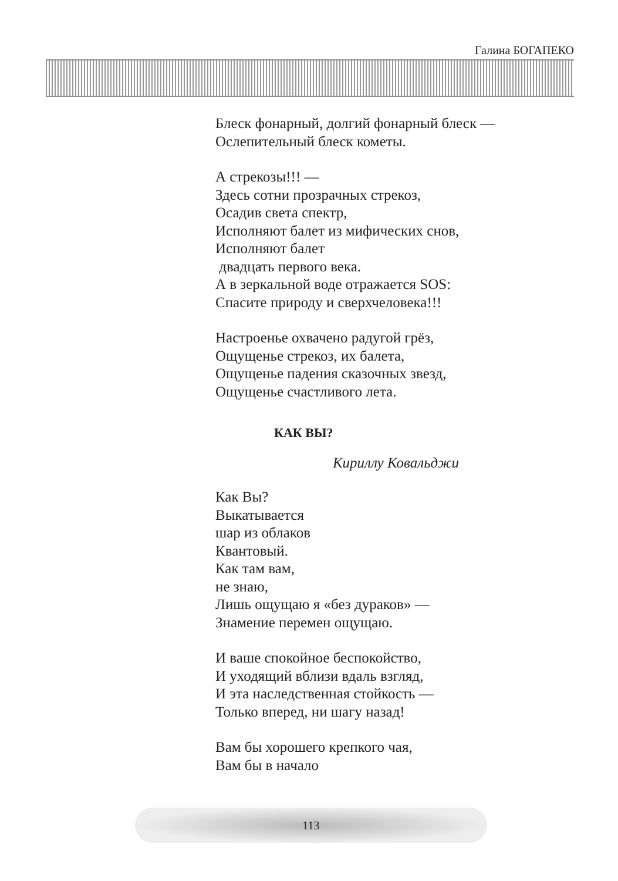Галина БОГАПЕКО
Блеск фонарный, долгий фонарный блеск —
Ослепительный блеск кометы.
А стрекозы!!! —
Здесь сотни прозрачных стрекоз,
Осадив света спектр,
Исполняют балет из мифических снов,
Исполняют балет
двадцать первого века.
А в зеркальной воде отражается SOS:
Спасите природу и сверхчеловека!!!
Настроенье охвачено радугой грёз,
Ощущенье стрекоз, их балета,
Ощущенье падения сказочных звезд,
Ощущенье счастливого лета.
КАК ВЫ?
Кириллу Ковальджи
Как Вы?
Выкатывается
шар из облаков
Квантовый.
Как там вам,
не знаю,
Лишь ощущаю я «без дураков» —
Знамение перемен ощущаю.
И ваше спокойное беспокойство,
И уходящий вблизи вдаль взгляд,
И эта наследственная стойкость —
Только вперед, ни шагу назад!
Вам бы хорошего крепкого чая,
Вам бы в начало
113